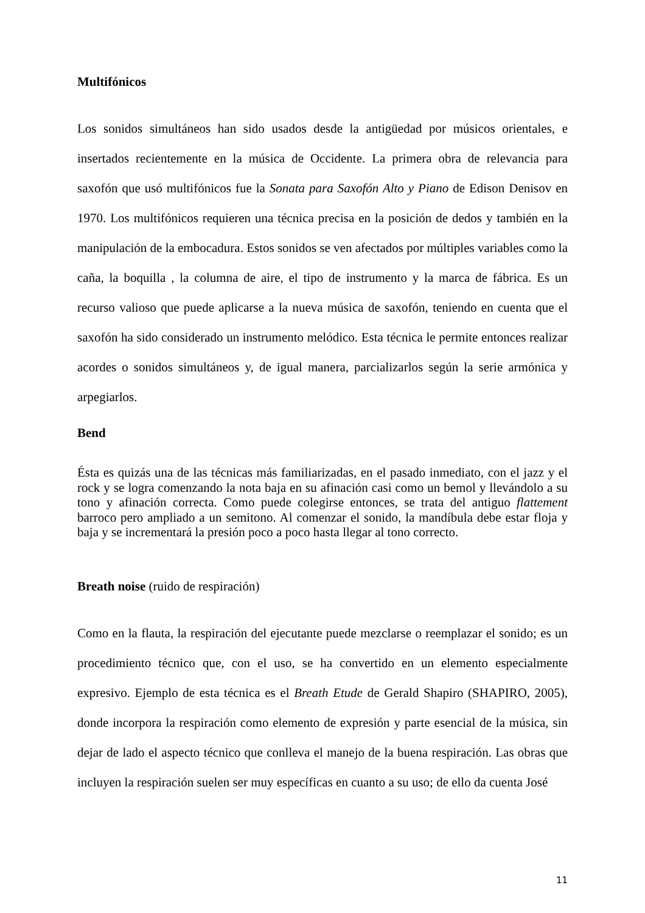Multifónicos
Los sonidos simultáneos han sido usados desde la antigüedad por músicos orientales, e insertados recientemente en la música de Occidente. La primera obra de relevancia para saxofón que usó multifónicos fue la Sonata para Saxofón Alto y Piano de Edison Denisov en 1970. Los multifónicos requieren una técnica precisa en la posición de dedos y también en la manipulación de la embocadura. Estos sonidos se ven afectados por múltiples variables como la caña, la boquilla , la columna de aire, el tipo de instrumento y la marca de fábrica. Es un recurso valioso que puede aplicarse a la nueva música de saxofón, teniendo en cuenta que el saxofón ha sido considerado un instrumento melódico. Esta técnica le permite entonces realizar acordes o sonidos simultáneos y, de igual manera, parcializarlos según la serie armónica y arpegiarlos.
Bend
Ésta es quizás una de las técnicas más familiarizadas, en el pasado inmediato, con el jazz y el rock y se logra comenzando la nota baja en su afinación casi como un bemol y llevándolo a su tono y afinación correcta. Como puede colegirse entonces, se trata del antiguo flattement barroco pero ampliado a un semitono. Al comenzar el sonido, la mandíbula debe estar floja y baja y se incrementará la presión poco a poco hasta llegar al tono correcto.
Breath noise (ruido de respiración)
Como en la flauta, la respiración del ejecutante puede mezclarse o reemplazar el sonido; es un procedimiento técnico que, con el uso, se ha convertido en un elemento especialmente expresivo. Ejemplo de esta técnica es el Breath Etude de Gerald Shapiro (SHAPIRO, 2005), donde incorpora la respiración como elemento de expresión y parte esencial de la música, sin dejar de lado el aspecto técnico que conlleva el manejo de la buena respiración. Las obras que incluyen la respiración suelen ser muy específicas en cuanto a su uso; de ello da cuenta José
11